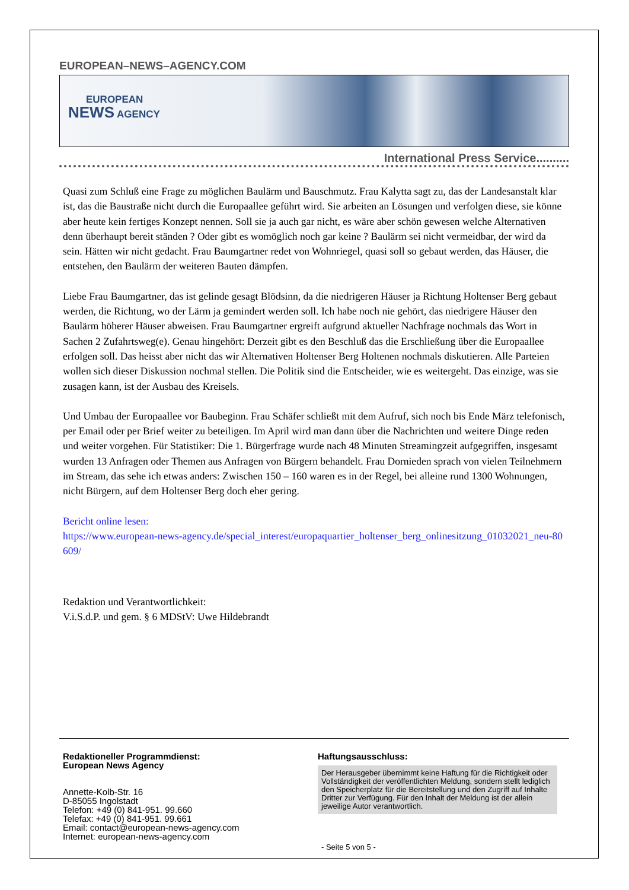EUROPEAN–NEWS–AGENCY.COM
EUROPEAN
NEWS AGENCY
International Press Service..........
Quasi zum Schluß eine Frage zu möglichen Baulärm und Bauschmutz. Frau Kalytta sagt zu, das der Landesanstalt klar ist, das die Baustraße nicht durch die Europaallee geführt wird. Sie arbeiten an Lösungen und verfolgen diese, sie könne aber heute kein fertiges Konzept nennen. Soll sie ja auch gar nicht, es wäre aber schön gewesen welche Alternativen denn überhaupt bereit ständen ? Oder gibt es womöglich noch gar keine ? Baulärm sei nicht vermeidbar, der wird da sein. Hätten wir nicht gedacht. Frau Baumgartner redet von Wohnriegel, quasi soll so gebaut werden, das Häuser, die entstehen, den Baulärm der weiteren Bauten dämpfen.
Liebe Frau Baumgartner, das ist gelinde gesagt Blödsinn, da die niedrigeren Häuser ja Richtung Holtenser Berg gebaut werden, die Richtung, wo der Lärm ja gemindert werden soll. Ich habe noch nie gehört, das niedrigere Häuser den Baulärm höherer Häuser abweisen. Frau Baumgartner ergreift aufgrund aktueller Nachfrage nochmals das Wort in Sachen 2 Zufahrtsweg(e). Genau hingehört: Derzeit gibt es den Beschluß das die Erschließung über die Europaallee erfolgen soll. Das heisst aber nicht das wir Alternativen Holtenser Berg Holtenen nochmals diskutieren. Alle Parteien wollen sich dieser Diskussion nochmal stellen. Die Politik sind die Entscheider, wie es weitergeht. Das einzige, was sie zusagen kann, ist der Ausbau des Kreisels.
Und Umbau der Europaallee vor Baubeginn. Frau Schäfer schließt mit dem Aufruf, sich noch bis Ende März telefonisch, per Email oder per Brief weiter zu beteiligen. Im April wird man dann über die Nachrichten und weitere Dinge reden und weiter vorgehen. Für Statistiker: Die 1. Bürgerfrage wurde nach 48 Minuten Streamingzeit aufgegriffen, insgesamt wurden 13 Anfragen oder Themen aus Anfragen von Bürgern behandelt. Frau Dornieden sprach von vielen Teilnehmern im Stream, das sehe ich etwas anders: Zwischen 150 – 160 waren es in der Regel, bei alleine rund 1300 Wohnungen, nicht Bürgern, auf dem Holtenser Berg doch eher gering.
Bericht online lesen:
https://www.european-news-agency.de/special_interest/europaquartier_holtenser_berg_onlinesitzung_01032021_neu-80609/
Redaktion und Verantwortlichkeit:
V.i.S.d.P. und gem. § 6 MDStV: Uwe Hildebrandt
Redaktioneller Programmdienst:
European News Agency
Annette-Kolb-Str. 16
D-85055 Ingolstadt
Telefon: +49 (0) 841-951. 99.660
Telefax: +49 (0) 841-951. 99.661
Email: contact@european-news-agency.com
Internet: european-news-agency.com
Haftungsausschluss:
Der Herausgeber übernimmt keine Haftung für die Richtigkeit oder Vollständigkeit der veröffentlichten Meldung, sondern stellt lediglich den Speicherplatz für die Bereitstellung und den Zugriff auf Inhalte Dritter zur Verfügung. Für den Inhalt der Meldung ist der allein jeweilige Autor verantwortlich.
- Seite 5 von 5 -